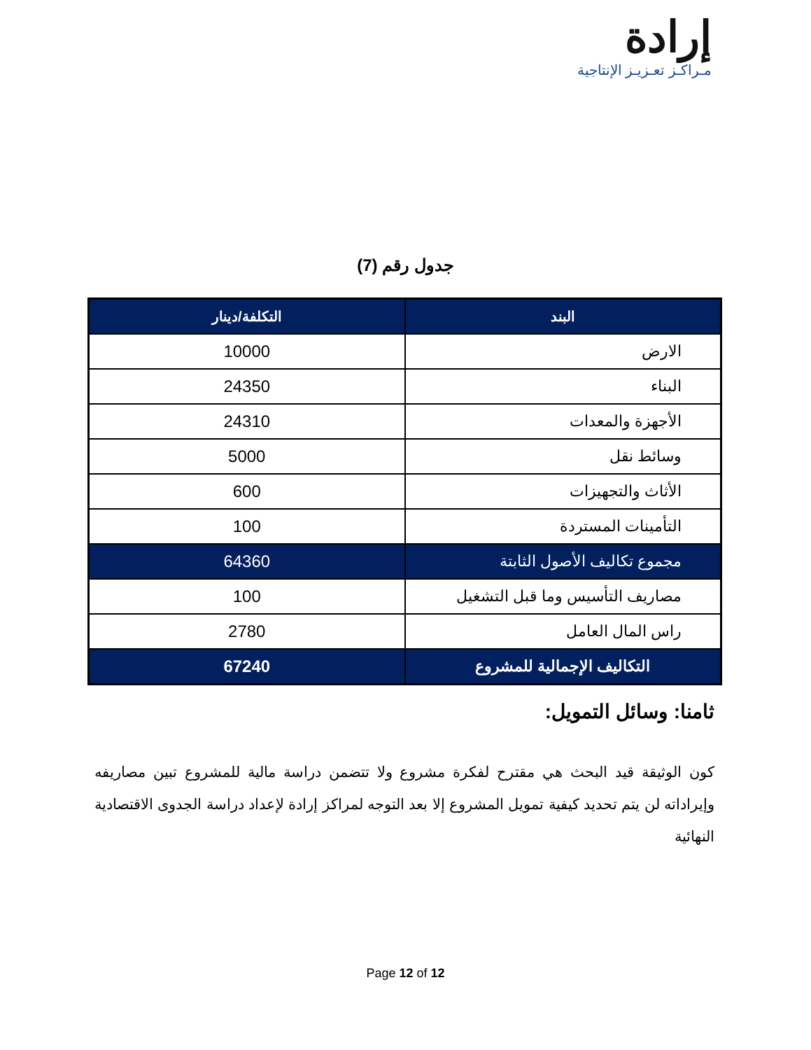إرادة
مـراكـز تعـزيـز الإنتاجية
جدول رقم (7)
| البند | التكلفة/دينار |
| --- | --- |
| الارض | 10000 |
| البناء | 24350 |
| الأجهزة والمعدات | 24310 |
| وسائط نقل | 5000 |
| الأثاث والتجهيزات | 600 |
| التأمينات المستردة | 100 |
| مجموع تكاليف الأصول الثابتة | 64360 |
| مصاريف التأسيس وما قبل التشغيل | 100 |
| راس المال العامل | 2780 |
| التكاليف الإجمالية للمشروع | 67240 |
ثامنا: وسائل التمويل:
كون الوثيقة قيد البحث هي مقترح لفكرة مشروع ولا تتضمن دراسة مالية للمشروع تبين مصاريفه وإيراداته لن يتم تحديد كيفية تمويل المشروع إلا بعد التوجه لمراكز إرادة لإعداد دراسة الجدوى الاقتصادية النهائية
Page 12 of 12